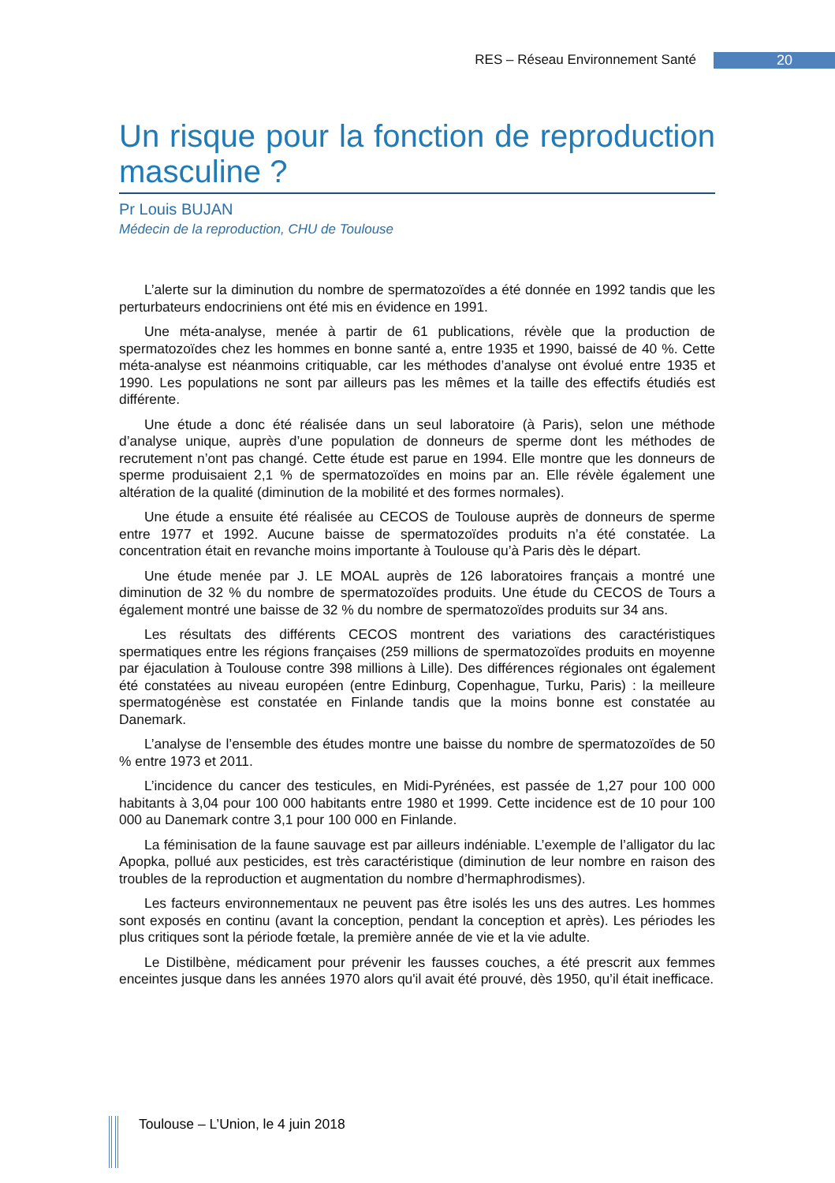RES – Réseau Environnement Santé 20
Un risque pour la fonction de reproduction masculine ?
Pr Louis BUJAN
Médecin de la reproduction, CHU de Toulouse
L’alerte sur la diminution du nombre de spermatozoïdes a été donnée en 1992 tandis que les perturbateurs endocriniens ont été mis en évidence en 1991.
Une méta-analyse, menée à partir de 61 publications, révèle que la production de spermatozoïdes chez les hommes en bonne santé a, entre 1935 et 1990, baissé de 40 %. Cette méta-analyse est néanmoins critiquable, car les méthodes d’analyse ont évolué entre 1935 et 1990. Les populations ne sont par ailleurs pas les mêmes et la taille des effectifs étudiés est différente.
Une étude a donc été réalisée dans un seul laboratoire (à Paris), selon une méthode d’analyse unique, auprès d’une population de donneurs de sperme dont les méthodes de recrutement n’ont pas changé. Cette étude est parue en 1994. Elle montre que les donneurs de sperme produisaient 2,1 % de spermatozoïdes en moins par an. Elle révèle également une altération de la qualité (diminution de la mobilité et des formes normales).
Une étude a ensuite été réalisée au CECOS de Toulouse auprès de donneurs de sperme entre 1977 et 1992. Aucune baisse de spermatozoïdes produits n’a été constatée. La concentration était en revanche moins importante à Toulouse qu’à Paris dès le départ.
Une étude menée par J. LE MOAL auprès de 126 laboratoires français a montré une diminution de 32 % du nombre de spermatozoïdes produits. Une étude du CECOS de Tours a également montré une baisse de 32 % du nombre de spermatozoïdes produits sur 34 ans.
Les résultats des différents CECOS montrent des variations des caractéristiques spermatiques entre les régions françaises (259 millions de spermatozoïdes produits en moyenne par éjaculation à Toulouse contre 398 millions à Lille). Des différences régionales ont également été constatées au niveau européen (entre Edinburg, Copenhague, Turku, Paris) : la meilleure spermatogénèse est constatée en Finlande tandis que la moins bonne est constatée au Danemark.
L’analyse de l’ensemble des études montre une baisse du nombre de spermatozoïdes de 50 % entre 1973 et 2011.
L’incidence du cancer des testicules, en Midi-Pyrénées, est passée de 1,27 pour 100 000 habitants à 3,04 pour 100 000 habitants entre 1980 et 1999. Cette incidence est de 10 pour 100 000 au Danemark contre 3,1 pour 100 000 en Finlande.
La féminisation de la faune sauvage est par ailleurs indéniable. L’exemple de l’alligator du lac Apopka, pollué aux pesticides, est très caractéristique (diminution de leur nombre en raison des troubles de la reproduction et augmentation du nombre d’hermaphrodismes).
Les facteurs environnementaux ne peuvent pas être isolés les uns des autres. Les hommes sont exposés en continu (avant la conception, pendant la conception et après). Les périodes les plus critiques sont la période fœtale, la première année de vie et la vie adulte.
Le Distilbène, médicament pour prévenir les fausses couches, a été prescrit aux femmes enceintes jusque dans les années 1970 alors qu'il avait été prouvé, dès 1950, qu’il était inefficace.
Toulouse – L’Union, le 4 juin 2018